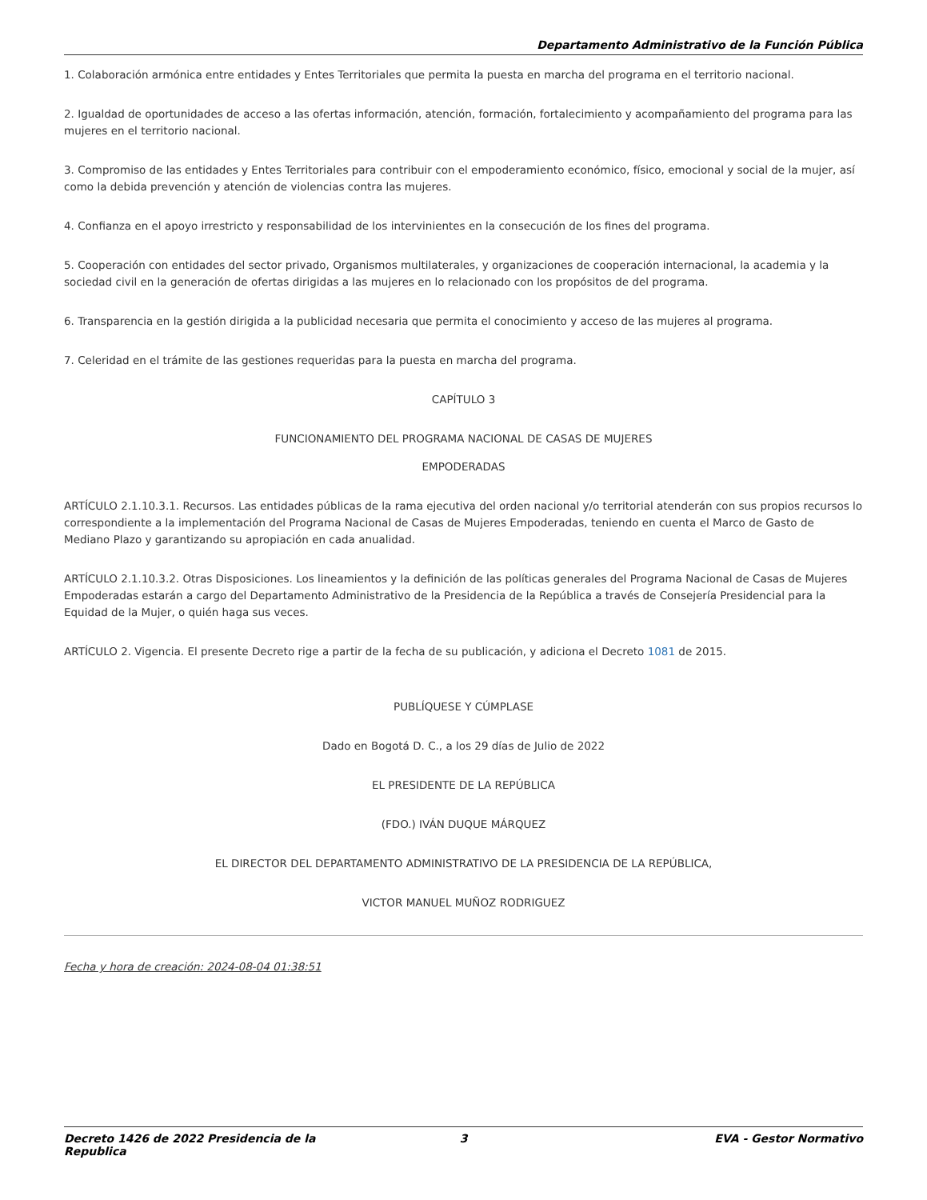Departamento Administrativo de la Función Pública
1. Colaboración armónica entre entidades y Entes Territoriales que permita la puesta en marcha del programa en el territorio nacional.
2. Igualdad de oportunidades de acceso a las ofertas información, atención, formación, fortalecimiento y acompañamiento del programa para las mujeres en el territorio nacional.
3. Compromiso de las entidades y Entes Territoriales para contribuir con el empoderamiento económico, físico, emocional y social de la mujer, así como la debida prevención y atención de violencias contra las mujeres.
4. Confianza en el apoyo irrestricto y responsabilidad de los intervinientes en la consecución de los fines del programa.
5. Cooperación con entidades del sector privado, Organismos multilaterales, y organizaciones de cooperación internacional, la academia y la sociedad civil en la generación de ofertas dirigidas a las mujeres en lo relacionado con los propósitos de del programa.
6. Transparencia en la gestión dirigida a la publicidad necesaria que permita el conocimiento y acceso de las mujeres al programa.
7. Celeridad en el trámite de las gestiones requeridas para la puesta en marcha del programa.
CAPÍTULO 3
FUNCIONAMIENTO DEL PROGRAMA NACIONAL DE CASAS DE MUJERES
EMPODERADAS
ARTÍCULO 2.1.10.3.1. Recursos. Las entidades públicas de la rama ejecutiva del orden nacional y/o territorial atenderán con sus propios recursos lo correspondiente a la implementación del Programa Nacional de Casas de Mujeres Empoderadas, teniendo en cuenta el Marco de Gasto de Mediano Plazo y garantizando su apropiación en cada anualidad.
ARTÍCULO 2.1.10.3.2. Otras Disposiciones. Los lineamientos y la definición de las políticas generales del Programa Nacional de Casas de Mujeres Empoderadas estarán a cargo del Departamento Administrativo de la Presidencia de la República a través de Consejería Presidencial para la Equidad de la Mujer, o quién haga sus veces.
ARTÍCULO 2. Vigencia. El presente Decreto rige a partir de la fecha de su publicación, y adiciona el Decreto 1081 de 2015.
PUBLÍQUESE Y CÚMPLASE
Dado en Bogotá D. C., a los 29 días de Julio de 2022
EL PRESIDENTE DE LA REPÚBLICA
(FDO.) IVÁN DUQUE MÁRQUEZ
EL DIRECTOR DEL DEPARTAMENTO ADMINISTRATIVO DE LA PRESIDENCIA DE LA REPÚBLICA,
VICTOR MANUEL MUÑOZ RODRIGUEZ
Fecha y hora de creación: 2024-08-04 01:38:51
Decreto 1426 de 2022 Presidencia de la Republica 3 EVA - Gestor Normativo